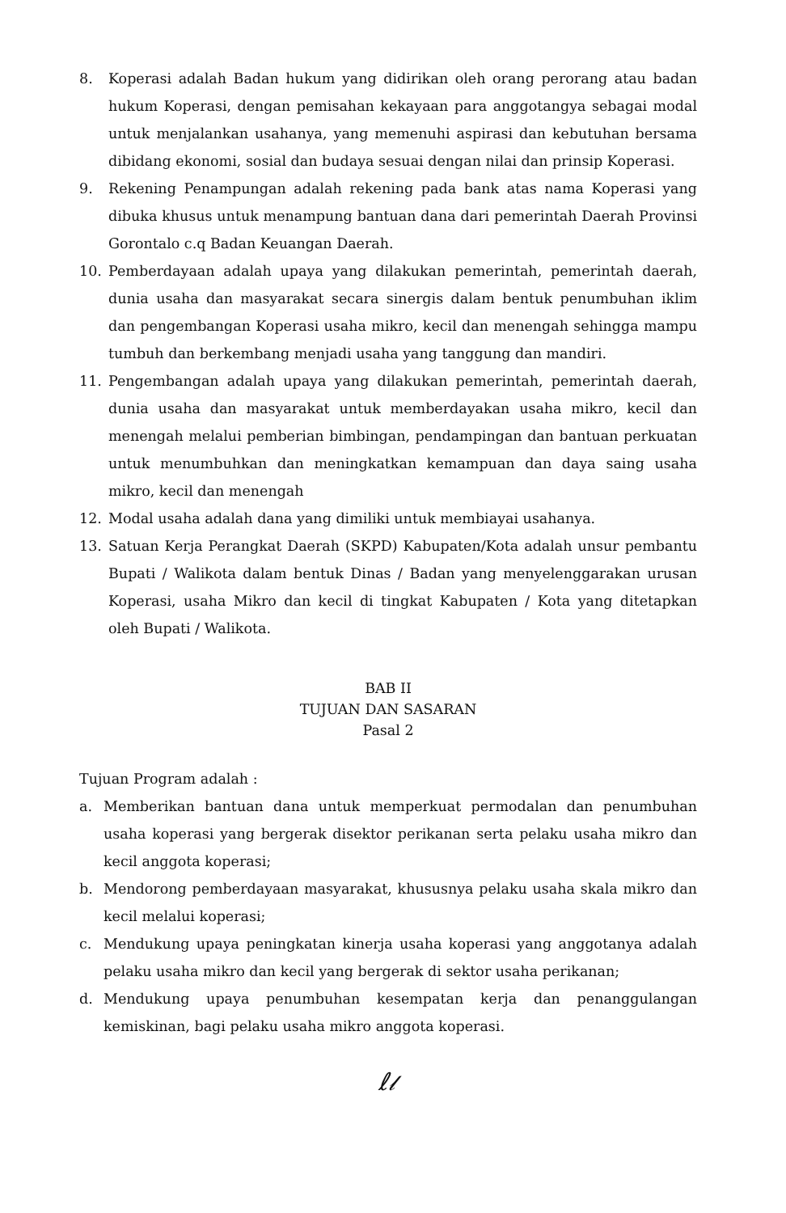8. Koperasi adalah Badan hukum yang didirikan oleh orang perorang atau badan hukum Koperasi, dengan pemisahan kekayaan para anggotangya sebagai modal untuk menjalankan usahanya, yang memenuhi aspirasi dan kebutuhan bersama dibidang ekonomi, sosial dan budaya sesuai dengan nilai dan prinsip Koperasi.
9. Rekening Penampungan adalah rekening pada bank atas nama Koperasi yang dibuka khusus untuk menampung bantuan dana dari pemerintah Daerah Provinsi Gorontalo c.q Badan Keuangan Daerah.
10. Pemberdayaan adalah upaya yang dilakukan pemerintah, pemerintah daerah, dunia usaha dan masyarakat secara sinergis dalam bentuk penumbuhan iklim dan pengembangan Koperasi usaha mikro, kecil dan menengah sehingga mampu tumbuh dan berkembang menjadi usaha yang tanggung dan mandiri.
11. Pengembangan adalah upaya yang dilakukan pemerintah, pemerintah daerah, dunia usaha dan masyarakat untuk memberdayakan usaha mikro, kecil dan menengah melalui pemberian bimbingan, pendampingan dan bantuan perkuatan untuk menumbuhkan dan meningkatkan kemampuan dan daya saing usaha mikro, kecil dan menengah
12. Modal usaha adalah dana yang dimiliki untuk membiayai usahanya.
13. Satuan Kerja Perangkat Daerah (SKPD) Kabupaten/Kota adalah unsur pembantu Bupati / Walikota dalam bentuk Dinas / Badan yang menyelenggarakan urusan Koperasi, usaha Mikro dan kecil di tingkat Kabupaten / Kota yang ditetapkan oleh Bupati / Walikota.
BAB II
TUJUAN DAN SASARAN
Pasal 2
Tujuan Program adalah :
a. Memberikan bantuan dana untuk memperkuat permodalan dan penumbuhan usaha koperasi yang bergerak disektor perikanan serta pelaku usaha mikro dan kecil anggota koperasi;
b. Mendorong pemberdayaan masyarakat, khususnya pelaku usaha skala mikro dan kecil melalui koperasi;
c. Mendukung upaya peningkatan kinerja usaha koperasi yang anggotanya adalah pelaku usaha mikro dan kecil yang bergerak di sektor usaha perikanan;
d. Mendukung upaya penumbuhan kesempatan kerja dan penanggulangan kemiskinan, bagi pelaku usaha mikro anggota koperasi.
ℓ𝓁